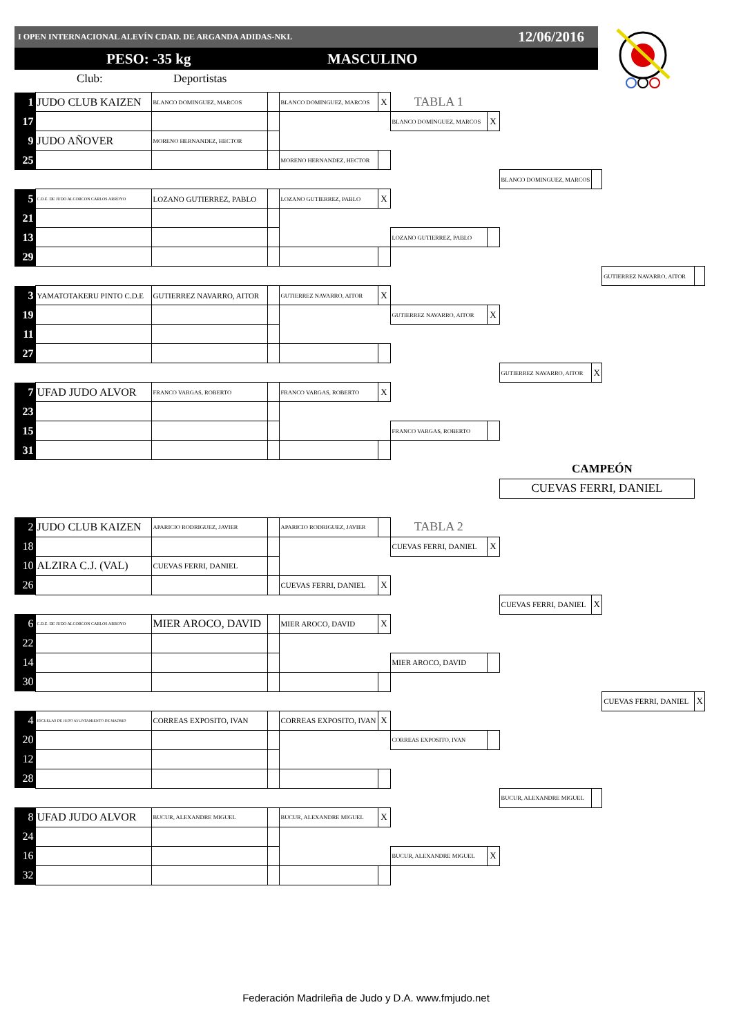I OPEN INTERNACIONAL ALEVÍN CDAD. DE ARGANDA ADIDAS-NKL 12/06/2016
PESO: -35 kg MASCULINO
Club: Deportistas
| 1 | JUDO CLUB KAIZEN | BLANCO DOMINGUEZ, MARCOS | | BLANCO DOMINGUEZ, MARCOS | X | TABLA 1 | | | | | |
| 17 | | | | | | BLANCO DOMINGUEZ, MARCOS | X | | | | |
| 9 | JUDO AÑOVER | MORENO HERNANDEZ, HECTOR | | | | | | | | | |
| 25 | | | | MORENO HERNANDEZ, HECTOR | | | | | | | |
| | | | | | | | | BLANCO DOMINGUEZ, MARCOS | | | |
| 5 | C.D.E. DE JUDO ALCORCON CARLOS ARROYO | LOZANO GUTIERREZ, PABLO | | LOZANO GUTIERREZ, PABLO | X | | | | | | |
| 21 | | | | | | | | | | | |
| 13 | | | | | | LOZANO GUTIERREZ, PABLO | | | | | |
| 29 | | | | | | | | | | | |
| | | | | | | | | | | GUTIERREZ NAVARRO, AITOR | |
| 3 | YAMATOTAKERU PINTO C.D.E | GUTIERREZ NAVARRO, AITOR | | GUTIERREZ NAVARRO, AITOR | X | | | | | | |
| 19 | | | | | | GUTIERREZ NAVARRO, AITOR | X | | | | |
| 11 | | | | | | | | | | | |
| 27 | | | | | | | | | | | |
| | | | | | | | | GUTIERREZ NAVARRO, AITOR | X | | |
| 7 | UFAD JUDO ALVOR | FRANCO VARGAS, ROBERTO | | FRANCO VARGAS, ROBERTO | X | | | | | | |
| 23 | | | | | | | | | | | |
| 15 | | | | | | FRANCO VARGAS, ROBERTO | | | | | |
| 31 | | | | | | | | | | | |
| | | | | | | | | CAMPEÓN | | | |
| | | | | | | | | CUEVAS FERRI, DANIEL | | | |
| 2 | JUDO CLUB KAIZEN | APARICIO RODRIGUEZ, JAVIER | | APARICIO RODRIGUEZ, JAVIER | | TABLA 2 | | | | | |
| 18 | | | | | | CUEVAS FERRI, DANIEL | X | | | | |
| 10 | ALZIRA C.J. (VAL) | CUEVAS FERRI, DANIEL | | | | | | | | | |
| 26 | | | | CUEVAS FERRI, DANIEL | X | | | | | | |
| | | | | | | | | CUEVAS FERRI, DANIEL | X | | |
| 6 | C.D.E. DE JUDO ALCORCON CARLOS ARROYO | MIER AROCO, DAVID | | MIER AROCO, DAVID | X | | | | | | |
| 22 | | | | | | | | | | | |
| 14 | | | | | | MIER AROCO, DAVID | | | | | |
| 30 | | | | | | | | | | | |
| | | | | | | | | | | CUEVAS FERRI, DANIEL | X |
| 4 | ESCUELAS DE JUDO AYUNTAMIENTO DE MADRID | CORREAS EXPOSITO, IVAN | | CORREAS EXPOSITO, IVAN | X | | | | | | |
| 20 | | | | | | CORREAS EXPOSITO, IVAN | | | | | |
| 12 | | | | | | | | | | | |
| 28 | | | | | | | | | | | |
| | | | | | | | | BUCUR, ALEXANDRE MIGUEL | | | |
| 8 | UFAD JUDO ALVOR | BUCUR, ALEXANDRE MIGUEL | | BUCUR, ALEXANDRE MIGUEL | X | | | | | | |
| 24 | | | | | | | | | | | |
| 16 | | | | | | BUCUR, ALEXANDRE MIGUEL | X | | | | |
| 32 | | | | | | | | | | | |
Federación Madrileña de Judo y D.A. www.fmjudo.net